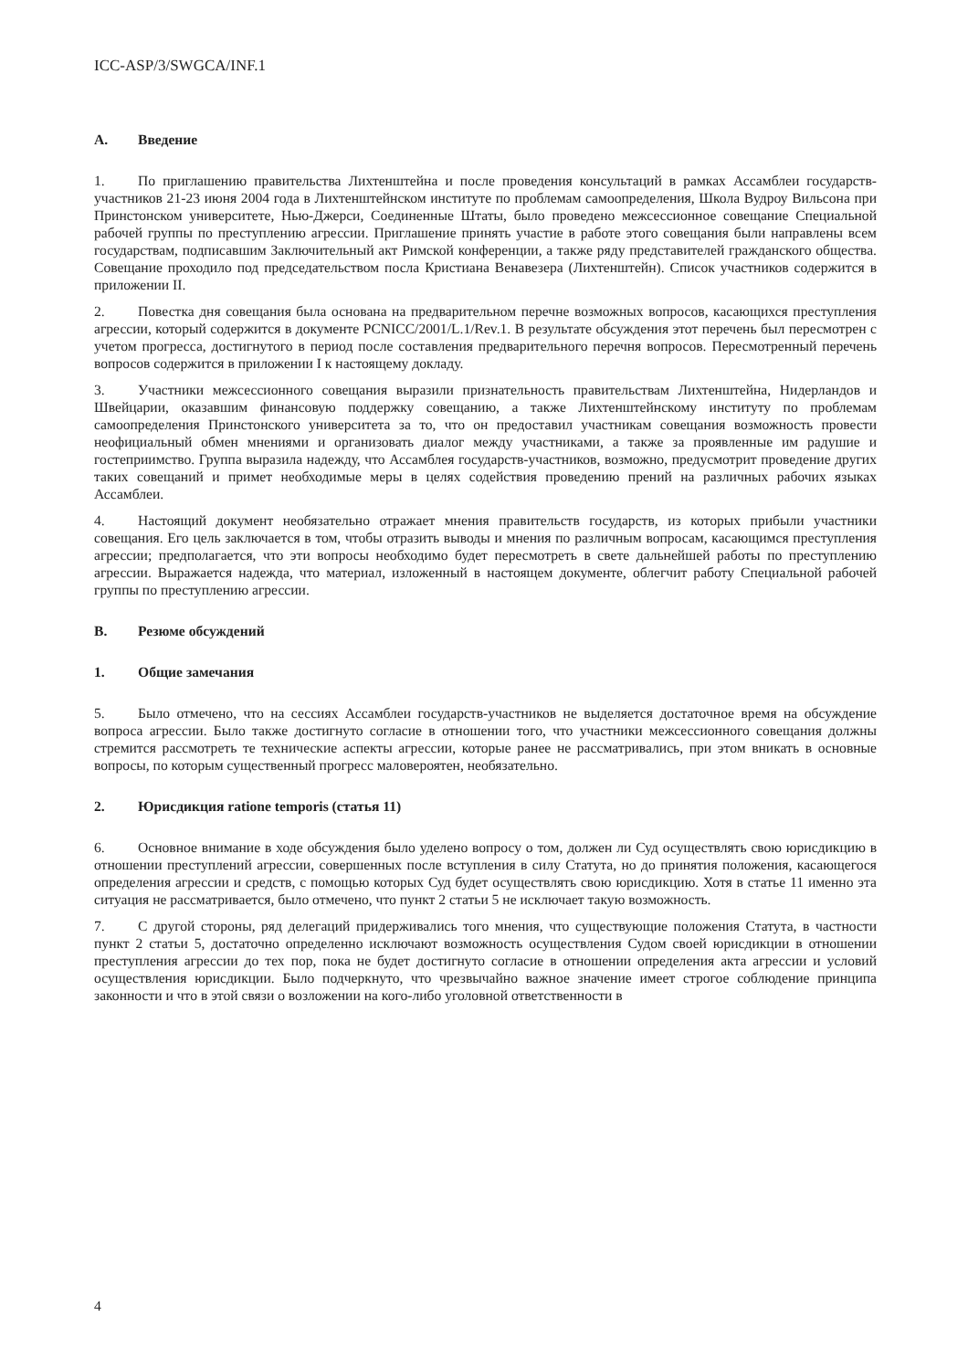ICC-ASP/3/SWGCA/INF.1
A. Введение
1. По приглашению правительства Лихтенштейна и после проведения консультаций в рамках Ассамблеи государств-участников 21-23 июня 2004 года в Лихтенштейнском институте по проблемам самоопределения, Школа Вудроу Вильсона при Принстонском университете, Нью-Джерси, Соединенные Штаты, было проведено межсессионное совещание Специальной рабочей группы по преступлению агрессии. Приглашение принять участие в работе этого совещания были направлены всем государствам, подписавшим Заключительный акт Римской конференции, а также ряду представителей гражданского общества. Совещание проходило под председательством посла Кристиана Венавезера (Лихтенштейн). Список участников содержится в приложении II.
2. Повестка дня совещания была основана на предварительном перечне возможных вопросов, касающихся преступления агрессии, который содержится в документе PCNICC/2001/L.1/Rev.1. В результате обсуждения этот перечень был пересмотрен с учетом прогресса, достигнутого в период после составления предварительного перечня вопросов. Пересмотренный перечень вопросов содержится в приложении I к настоящему докладу.
3. Участники межсессионного совещания выразили признательность правительствам Лихтенштейна, Нидерландов и Швейцарии, оказавшим финансовую поддержку совещанию, а также Лихтенштейнскому институту по проблемам самоопределения Принстонского университета за то, что он предоставил участникам совещания возможность провести неофициальный обмен мнениями и организовать диалог между участниками, а также за проявленные им радушие и гостеприимство. Группа выразила надежду, что Ассамблея государств-участников, возможно, предусмотрит проведение других таких совещаний и примет необходимые меры в целях содействия проведению прений на различных рабочих языках Ассамблеи.
4. Настоящий документ необязательно отражает мнения правительств государств, из которых прибыли участники совещания. Его цель заключается в том, чтобы отразить выводы и мнения по различным вопросам, касающимся преступления агрессии; предполагается, что эти вопросы необходимо будет пересмотреть в свете дальнейшей работы по преступлению агрессии. Выражается надежда, что материал, изложенный в настоящем документе, облегчит работу Специальной рабочей группы по преступлению агрессии.
B. Резюме обсуждений
1. Общие замечания
5. Было отмечено, что на сессиях Ассамблеи государств-участников не выделяется достаточное время на обсуждение вопроса агрессии. Было также достигнуто согласие в отношении того, что участники межсессионного совещания должны стремится рассмотреть те технические аспекты агрессии, которые ранее не рассматривались, при этом вникать в основные вопросы, по которым существенный прогресс маловероятен, необязательно.
2. Юрисдикция ratione temporis (статья 11)
6. Основное внимание в ходе обсуждения было уделено вопросу о том, должен ли Суд осуществлять свою юрисдикцию в отношении преступлений агрессии, совершенных после вступления в силу Статута, но до принятия положения, касающегося определения агрессии и средств, с помощью которых Суд будет осуществлять свою юрисдикцию. Хотя в статье 11 именно эта ситуация не рассматривается, было отмечено, что пункт 2 статьи 5 не исключает такую возможность.
7. С другой стороны, ряд делегаций придерживались того мнения, что существующие положения Статута, в частности пункт 2 статьи 5, достаточно определенно исключают возможность осуществления Судом своей юрисдикции в отношении преступления агрессии до тех пор, пока не будет достигнуто согласие в отношении определения акта агрессии и условий осуществления юрисдикции. Было подчеркнуто, что чрезвычайно важное значение имеет строгое соблюдение принципа законности и что в этой связи о возложении на кого-либо уголовной ответственности в
4